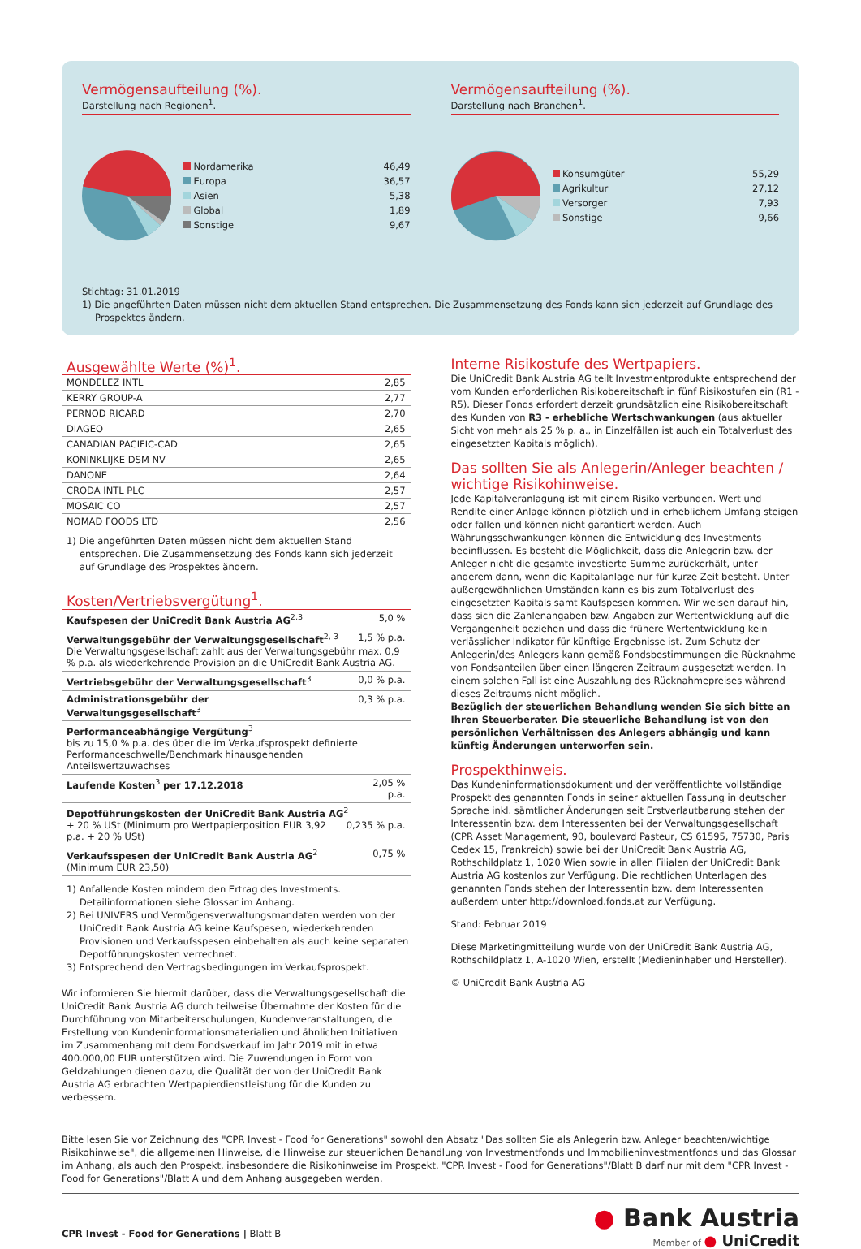Vermögensaufteilung (%).
Darstellung nach Regionen<sup>1</sup>.
| Nordamerika | 46,49 |
| Europa | 36,57 |
| Asien | 5,38 |
| Global | 1,89 |
| Sonstige | 9,67 |
Vermögensaufteilung (%).
Darstellung nach Branchen<sup>1</sup>.
| Konsumgüter | 55,29 |
| Agrikultur | 27,12 |
| Versorger | 7,93 |
| Sonstige | 9,66 |
Stichtag: 31.01.2019
1) Die angeführten Daten müssen nicht dem aktuellen Stand entsprechen. Die Zusammensetzung des Fonds kann sich jederzeit auf Grundlage des Prospektes ändern.
Ausgewählte Werte (%)<sup>1</sup>.
| MONDELEZ INTL | 2,85 |
| KERRY GROUP-A | 2,77 |
| PERNOD RICARD | 2,70 |
| DIAGEO | 2,65 |
| CANADIAN PACIFIC-CAD | 2,65 |
| KONINKLIJKE DSM NV | 2,65 |
| DANONE | 2,64 |
| CRODA INTL PLC | 2,57 |
| MOSAIC CO | 2,57 |
| NOMAD FOODS LTD | 2,56 |
1) Die angeführten Daten müssen nicht dem aktuellen Stand entsprechen. Die Zusammensetzung des Fonds kann sich jederzeit auf Grundlage des Prospektes ändern.
Kosten/Vertriebsvergütung<sup>1</sup>.
| Kaufspesen der UniCredit Bank Austria AG<sup>2,3</sup> | 5,0 % |
| Verwaltungsgebühr der Verwaltungsgesellschaft<sup>2, 3</sup> 1,5 % p.a. Die Verwaltungsgesellschaft zahlt aus der Verwaltungsgebühr max. 0,9 % p.a. als wiederkehrende Provision an die UniCredit Bank Austria AG. | |
| Vertriebsgebühr der Verwaltungsgesellschaft<sup>3</sup> | 0,0 % p.a. |
| Administrationsgebühr der Verwaltungsgesellschaft<sup>3</sup> | 0,3 % p.a. |
| Performanceabhängige Vergütung<sup>3</sup> bis zu 15,0 % p.a. des über die im Verkaufsprospekt definierte Performanceschwelle/Benchmark hinausgehenden Anteilswertzuwachses | |
| Laufende Kosten<sup>3</sup> per 17.12.2018 | 2,05 % p.a. |
| Depotführungskosten der UniCredit Bank Austria AG<sup>2</sup> 0,235 % p.a. + 20 % USt (Minimum pro Wertpapierposition EUR 3,92 p.a. + 20 % USt) | |
| Verkaufsspesen der UniCredit Bank Austria AG<sup>2</sup> 0,75 % (Minimum EUR 23,50) | |
1) Anfallende Kosten mindern den Ertrag des Investments. Detailinformationen siehe Glossar im Anhang.
2) Bei UNIVERS und Vermögensverwaltungsmandaten werden von der UniCredit Bank Austria AG keine Kaufspesen, wiederkehrenden Provisionen und Verkaufsspesen einbehalten als auch keine separaten Depotführungskosten verrechnet.
3) Entsprechend den Vertragsbedingungen im Verkaufsprospekt.
Wir informieren Sie hiermit darüber, dass die Verwaltungsgesellschaft die UniCredit Bank Austria AG durch teilweise Übernahme der Kosten für die Durchführung von Mitarbeiterschulungen, Kundenveranstaltungen, die Erstellung von Kundeninformationsmaterialien und ähnlichen Initiativen im Zusammenhang mit dem Fondsverkauf im Jahr 2019 mit in etwa 400.000,00 EUR unterstützen wird. Die Zuwendungen in Form von Geldzahlungen dienen dazu, die Qualität der von der UniCredit Bank Austria AG erbrachten Wertpapierdienstleistung für die Kunden zu verbessern.
Interne Risikostufe des Wertpapiers.
Die UniCredit Bank Austria AG teilt Investmentprodukte entsprechend der vom Kunden erforderlichen Risikobereitschaft in fünf Risikostufen ein (R1 - R5). Dieser Fonds erfordert derzeit grundsätzlich eine Risikobereitschaft des Kunden von R3 - erhebliche Wertschwankungen (aus aktueller Sicht von mehr als 25 % p. a., in Einzelfällen ist auch ein Totalverlust des eingesetzten Kapitals möglich).
Das sollten Sie als Anlegerin/Anleger beachten / wichtige Risikohinweise.
Jede Kapitalveranlagung ist mit einem Risiko verbunden. Wert und Rendite einer Anlage können plötzlich und in erheblichem Umfang steigen oder fallen und können nicht garantiert werden. Auch Währungsschwankungen können die Entwicklung des Investments beeinflussen. Es besteht die Möglichkeit, dass die Anlegerin bzw. der Anleger nicht die gesamte investierte Summe zurückerhält, unter anderem dann, wenn die Kapitalanlage nur für kurze Zeit besteht. Unter außergewöhnlichen Umständen kann es bis zum Totalverlust des eingesetzten Kapitals samt Kaufspesen kommen. Wir weisen darauf hin, dass sich die Zahlenangaben bzw. Angaben zur Wertentwicklung auf die Vergangenheit beziehen und dass die frühere Wertentwicklung kein verlässlicher Indikator für künftige Ergebnisse ist. Zum Schutz der Anlegerin/des Anlegers kann gemäß Fondsbestimmungen die Rücknahme von Fondsanteilen über einen längeren Zeitraum ausgesetzt werden. In einem solchen Fall ist eine Auszahlung des Rücknahmepreises während dieses Zeitraums nicht möglich.
Bezüglich der steuerlichen Behandlung wenden Sie sich bitte an Ihren Steuerberater. Die steuerliche Behandlung ist von den persönlichen Verhältnissen des Anlegers abhängig und kann künftig Änderungen unterworfen sein.
Prospekthinweis.
Das Kundeninformationsdokument und der veröffentlichte vollständige Prospekt des genannten Fonds in seiner aktuellen Fassung in deutscher Sprache inkl. sämtlicher Änderungen seit Erstverlautbarung stehen der Interessentin bzw. dem Interessenten bei der Verwaltungsgesellschaft (CPR Asset Management, 90, boulevard Pasteur, CS 61595, 75730, Paris Cedex 15, Frankreich) sowie bei der UniCredit Bank Austria AG, Rothschildplatz 1, 1020 Wien sowie in allen Filialen der UniCredit Bank Austria AG kostenlos zur Verfügung. Die rechtlichen Unterlagen des genannten Fonds stehen der Interessentin bzw. dem Interessenten außerdem unter http://download.fonds.at zur Verfügung.
Stand: Februar 2019
Diese Marketingmitteilung wurde von der UniCredit Bank Austria AG, Rothschildplatz 1, A-1020 Wien, erstellt (Medieninhaber und Hersteller).
© UniCredit Bank Austria AG
Bitte lesen Sie vor Zeichnung des "CPR Invest - Food for Generations" sowohl den Absatz "Das sollten Sie als Anlegerin bzw. Anleger beachten/wichtige Risikohinweise", die allgemeinen Hinweise, die Hinweise zur steuerlichen Behandlung von Investmentfonds und Immobilieninvestmentfonds und das Glossar im Anhang, als auch den Prospekt, insbesondere die Risikohinweise im Prospekt. "CPR Invest - Food for Generations"/Blatt B darf nur mit dem "CPR Invest - Food for Generations"/Blatt A und dem Anhang ausgegeben werden.
CPR Invest - Food for Generations | Blatt B
● Bank Austria
Member of ● UniCredit